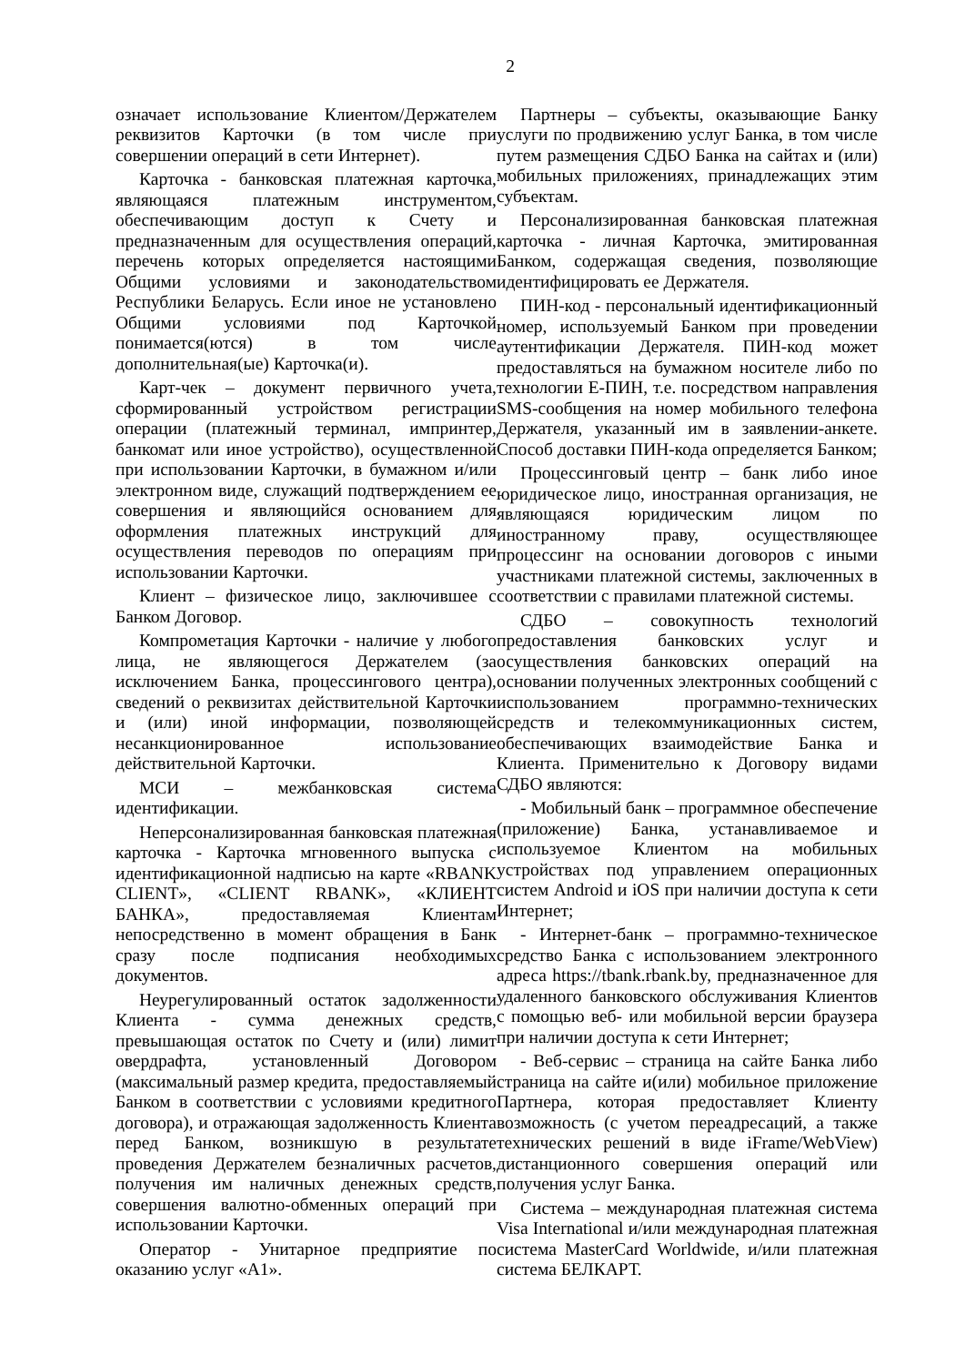2
означает использование Клиентом/Держателем реквизитов Карточки (в том числе при совершении операций в сети Интернет).
Карточка - банковская платежная карточка, являющаяся платежным инструментом, обеспечивающим доступ к Счету и предназначенным для осуществления операций, перечень которых определяется настоящими Общими условиями и законодательством Республики Беларусь. Если иное не установлено Общими условиями под Карточкой понимается(ются) в том числе дополнительная(ые) Карточка(и).
Карт-чек – документ первичного учета, сформированный устройством регистрации операции (платежный терминал, импринтер, банкомат или иное устройство), осуществленной при использовании Карточки, в бумажном и/или электронном виде, служащий подтверждением ее совершения и являющийся основанием для оформления платежных инструкций для осуществления переводов по операциям при использовании Карточки.
Клиент – физическое лицо, заключившее с Банком Договор.
Компрометация Карточки - наличие у любого лица, не являющегося Держателем (за исключением Банка, процессингового центра), сведений о реквизитах действительной Карточки и (или) иной информации, позволяющей несанкционированное использование действительной Карточки.
МСИ – межбанковская система идентификации.
Неперсонализированная банковская платежная карточка - Карточка мгновенного выпуска с идентификационной надписью на карте «RBANK CLIENT», «CLIENT RBANK», «КЛИЕНТ БАНКА», предоставляемая Клиентам непосредственно в момент обращения в Банк сразу после подписания необходимых документов.
Неурегулированный остаток задолженности Клиента - сумма денежных средств, превышающая остаток по Счету и (или) лимит овердрафта, установленный Договором (максимальный размер кредита, предоставляемый Банком в соответствии с условиями кредитного договора), и отражающая задолженность Клиента перед Банком, возникшую в результате проведения Держателем безналичных расчетов, получения им наличных денежных средств, совершения валютно-обменных операций при использовании Карточки.
Оператор - Унитарное предприятие по оказанию услуг «А1».
Партнеры – субъекты, оказывающие Банку услуги по продвижению услуг Банка, в том числе путем размещения СДБО Банка на сайтах и (или) мобильных приложениях, принадлежащих этим субъектам.
Персонализированная банковская платежная карточка - личная Карточка, эмитированная Банком, содержащая сведения, позволяющие идентифицировать ее Держателя.
ПИН-код - персональный идентификационный номер, используемый Банком при проведении аутентификации Держателя. ПИН-код может предоставляться на бумажном носителе либо по технологии Е-ПИН, т.е. посредством направления SMS-сообщения на номер мобильного телефона Держателя, указанный им в заявлении-анкете. Способ доставки ПИН-кода определяется Банком;
Процессинговый центр – банк либо иное юридическое лицо, иностранная организация, не являющаяся юридическим лицом по иностранному праву, осуществляющее процессинг на основании договоров с иными участниками платежной системы, заключенных в соответствии с правилами платежной системы.
СДБО – совокупность технологий предоставления банковских услуг и осуществления банковских операций на основании полученных электронных сообщений с использованием программно-технических средств и телекоммуникационных систем, обеспечивающих взаимодействие Банка и Клиента. Применительно к Договору видами СДБО являются:
- Мобильный банк – программное обеспечение (приложение) Банка, устанавливаемое и используемое Клиентом на мобильных устройствах под управлением операционных систем Android и iOS при наличии доступа к сети Интернет;
- Интернет-банк – программно-техническое средство Банка с использованием электронного адреса https://tbank.rbank.by, предназначенное для удаленного банковского обслуживания Клиентов с помощью веб- или мобильной версии браузера при наличии доступа к сети Интернет;
- Веб-сервис – страница на сайте Банка либо страница на сайте и(или) мобильное приложение Партнера, которая предоставляет Клиенту возможность (с учетом переадресаций, а также технических решений в виде iFrame/WebView) дистанционного совершения операций или получения услуг Банка.
Система – международная платежная система Visa International и/или международная платежная система MasterCard Worldwide, и/или платежная система БЕЛКАРТ.